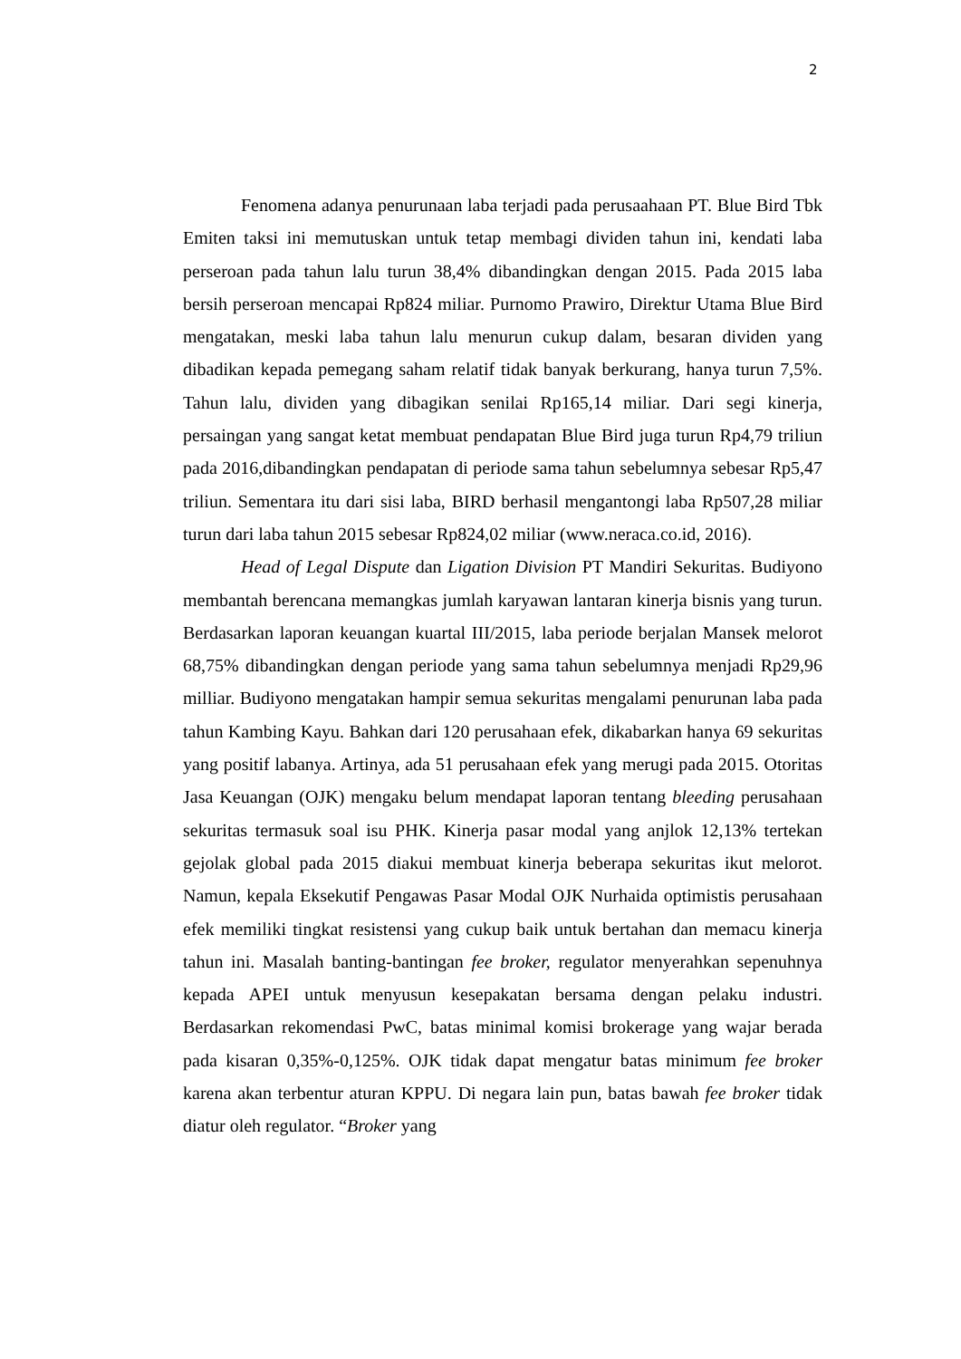2
Fenomena adanya penurunaan laba terjadi pada perusaahaan PT. Blue Bird Tbk Emiten taksi ini memutuskan untuk tetap membagi dividen tahun ini, kendati laba perseroan pada tahun lalu turun 38,4% dibandingkan dengan 2015. Pada 2015 laba bersih perseroan mencapai Rp824 miliar. Purnomo Prawiro, Direktur Utama Blue Bird mengatakan, meski laba tahun lalu menurun cukup dalam, besaran dividen yang dibadikan kepada pemegang saham relatif tidak banyak berkurang, hanya turun 7,5%. Tahun lalu, dividen yang dibagikan senilai Rp165,14 miliar. Dari segi kinerja, persaingan yang sangat ketat membuat pendapatan Blue Bird juga turun Rp4,79 triliun pada 2016,dibandingkan pendapatan di periode sama tahun sebelumnya sebesar Rp5,47 triliun. Sementara itu dari sisi laba, BIRD berhasil mengantongi laba Rp507,28 miliar turun dari laba tahun 2015 sebesar Rp824,02 miliar (www.neraca.co.id, 2016).
Head of Legal Dispute dan Ligation Division PT Mandiri Sekuritas. Budiyono membantah berencana memangkas jumlah karyawan lantaran kinerja bisnis yang turun. Berdasarkan laporan keuangan kuartal III/2015, laba periode berjalan Mansek melorot 68,75% dibandingkan dengan periode yang sama tahun sebelumnya menjadi Rp29,96 milliar. Budiyono mengatakan hampir semua sekuritas mengalami penurunan laba pada tahun Kambing Kayu. Bahkan dari 120 perusahaan efek, dikabarkan hanya 69 sekuritas yang positif labanya. Artinya, ada 51 perusahaan efek yang merugi pada 2015. Otoritas Jasa Keuangan (OJK) mengaku belum mendapat laporan tentang bleeding perusahaan sekuritas termasuk soal isu PHK. Kinerja pasar modal yang anjlok 12,13% tertekan gejolak global pada 2015 diakui membuat kinerja beberapa sekuritas ikut melorot. Namun, kepala Eksekutif Pengawas Pasar Modal OJK Nurhaida optimistis perusahaan efek memiliki tingkat resistensi yang cukup baik untuk bertahan dan memacu kinerja tahun ini. Masalah banting-bantingan fee broker, regulator menyerahkan sepenuhnya kepada APEI untuk menyusun kesepakatan bersama dengan pelaku industri. Berdasarkan rekomendasi PwC, batas minimal komisi brokerage yang wajar berada pada kisaran 0,35%-0,125%. OJK tidak dapat mengatur batas minimum fee broker karena akan terbentur aturan KPPU. Di negara lain pun, batas bawah fee broker tidak diatur oleh regulator. “Broker yang